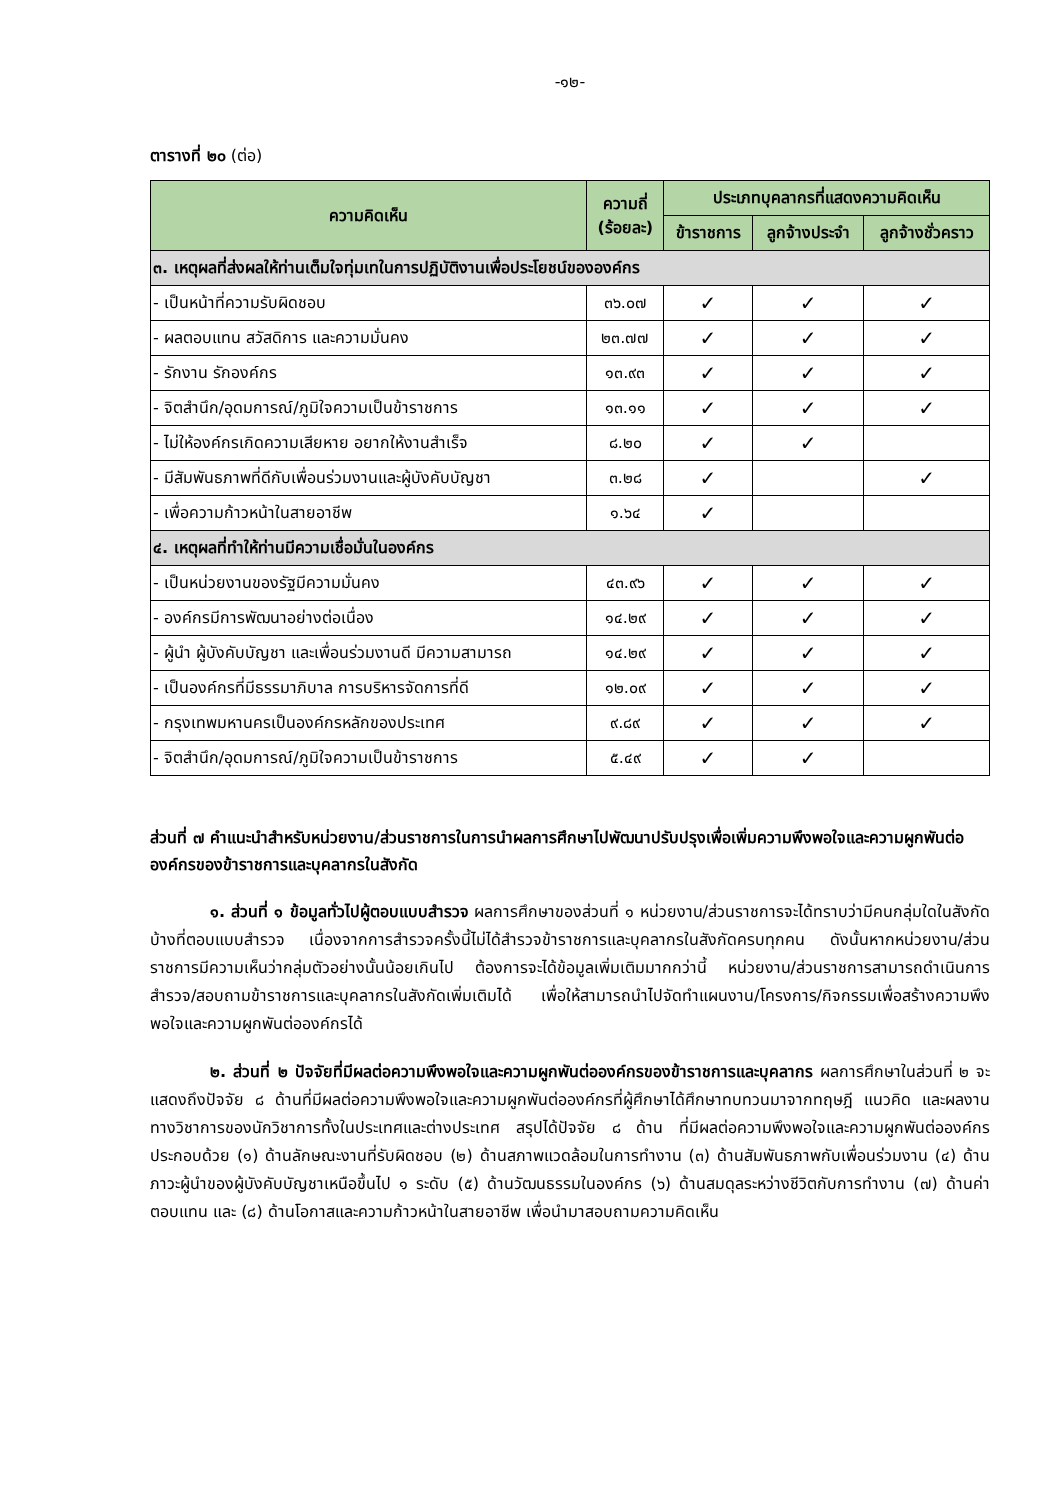-๑๒-
ตารางที่ ๒๐ (ต่อ)
| ความคิดเห็น | ความถี่ (ร้อยละ) | ประเภทบุคลากรที่แสดงความคิดเห็น | | |
| --- | --- | --- | --- | --- |
| | | ข้าราชการ | ลูกจ้างประจำ | ลูกจ้างชั่วคราว |
| ๓. เหตุผลที่ส่งผลให้ท่านเต็มใจทุ่มเทในการปฏิบัติงานเพื่อประโยชน์ขององค์กร | | | | |
| - เป็นหน้าที่ความรับผิดชอบ | ๓๖.๐๗ | ✓ | ✓ | ✓ |
| - ผลตอบแทน สวัสดิการ และความมั่นคง | ๒๓.๗๗ | ✓ | ✓ | ✓ |
| - รักงาน รักองค์กร | ๑๓.๙๓ | ✓ | ✓ | ✓ |
| - จิตสำนึก/อุดมการณ์/ภูมิใจความเป็นข้าราชการ | ๑๓.๑๑ | ✓ | ✓ | ✓ |
| - ไม่ให้องค์กรเกิดความเสียหาย อยากให้งานสำเร็จ | ๘.๒๐ | ✓ | ✓ | |
| - มีสัมพันธภาพที่ดีกับเพื่อนร่วมงานและผู้บังคับบัญชา | ๓.๒๘ | ✓ | | ✓ |
| - เพื่อความก้าวหน้าในสายอาชีพ | ๑.๖๔ | ✓ | | |
| ๔. เหตุผลที่ทำให้ท่านมีความเชื่อมั่นในองค์กร | | | | |
| - เป็นหน่วยงานของรัฐมีความมั่นคง | ๔๓.๙๖ | ✓ | ✓ | ✓ |
| - องค์กรมีการพัฒนาอย่างต่อเนื่อง | ๑๔.๒๙ | ✓ | ✓ | ✓ |
| - ผู้นำ ผู้บังคับบัญชา และเพื่อนร่วมงานดี มีความสามารถ | ๑๔.๒๙ | ✓ | ✓ | ✓ |
| - เป็นองค์กรที่มีธรรมาภิบาล การบริหารจัดการที่ดี | ๑๒.๐๙ | ✓ | ✓ | ✓ |
| - กรุงเทพมหานครเป็นองค์กรหลักของประเทศ | ๙.๘๙ | ✓ | ✓ | ✓ |
| - จิตสำนึก/อุดมการณ์/ภูมิใจความเป็นข้าราชการ | ๕.๔๙ | ✓ | ✓ | |
ส่วนที่ ๗ คำแนะนำสำหรับหน่วยงาน/ส่วนราชการในการนำผลการศึกษาไปพัฒนาปรับปรุงเพื่อเพิ่มความพึงพอใจและความผูกพันต่อองค์กรของข้าราชการและบุคลากรในสังกัด
๑. ส่วนที่ ๑ ข้อมูลทั่วไปผู้ตอบแบบสำรวจ ผลการศึกษาของส่วนที่ ๑ หน่วยงาน/ส่วนราชการจะได้ทราบว่ามีคนกลุ่มใดในสังกัดบ้างที่ตอบแบบสำรวจ เนื่องจากการสำรวจครั้งนี้ไม่ได้สำรวจข้าราชการและบุคลากรในสังกัดครบทุกคน ดังนั้นหากหน่วยงาน/ส่วนราชการมีความเห็นว่ากลุ่มตัวอย่างนั้นน้อยเกินไป ต้องการจะได้ข้อมูลเพิ่มเติมมากกว่านี้ หน่วยงาน/ส่วนราชการสามารถดำเนินการสำรวจ/สอบถามข้าราชการและบุคลากรในสังกัดเพิ่มเติมได้ เพื่อให้สามารถนำไปจัดทำแผนงาน/โครงการ/กิจกรรมเพื่อสร้างความพึงพอใจและความผูกพันต่อองค์กรได้
๒. ส่วนที่ ๒ ปัจจัยที่มีผลต่อความพึงพอใจและความผูกพันต่อองค์กรของข้าราชการและบุคลากร ผลการศึกษาในส่วนที่ ๒ จะแสดงถึงปัจจัย ๘ ด้านที่มีผลต่อความพึงพอใจและความผูกพันต่อองค์กรที่ผู้ศึกษาได้ศึกษาทบทวนมาจากทฤษฎี แนวคิด และผลงานทางวิชาการของนักวิชาการทั้งในประเทศและต่างประเทศ สรุปได้ปัจจัย ๘ ด้าน ที่มีผลต่อความพึงพอใจและความผูกพันต่อองค์กร ประกอบด้วย (๑) ด้านลักษณะงานที่รับผิดชอบ (๒) ด้านสภาพแวดล้อมในการทำงาน (๓) ด้านสัมพันธภาพกับเพื่อนร่วมงาน (๔) ด้านภาวะผู้นำของผู้บังคับบัญชาเหนือขึ้นไป ๑ ระดับ (๕) ด้านวัฒนธรรมในองค์กร (๖) ด้านสมดุลระหว่างชีวิตกับการทำงาน (๗) ด้านค่าตอบแทน และ (๘) ด้านโอกาสและความก้าวหน้าในสายอาชีพ เพื่อนำมาสอบถามความคิดเห็น